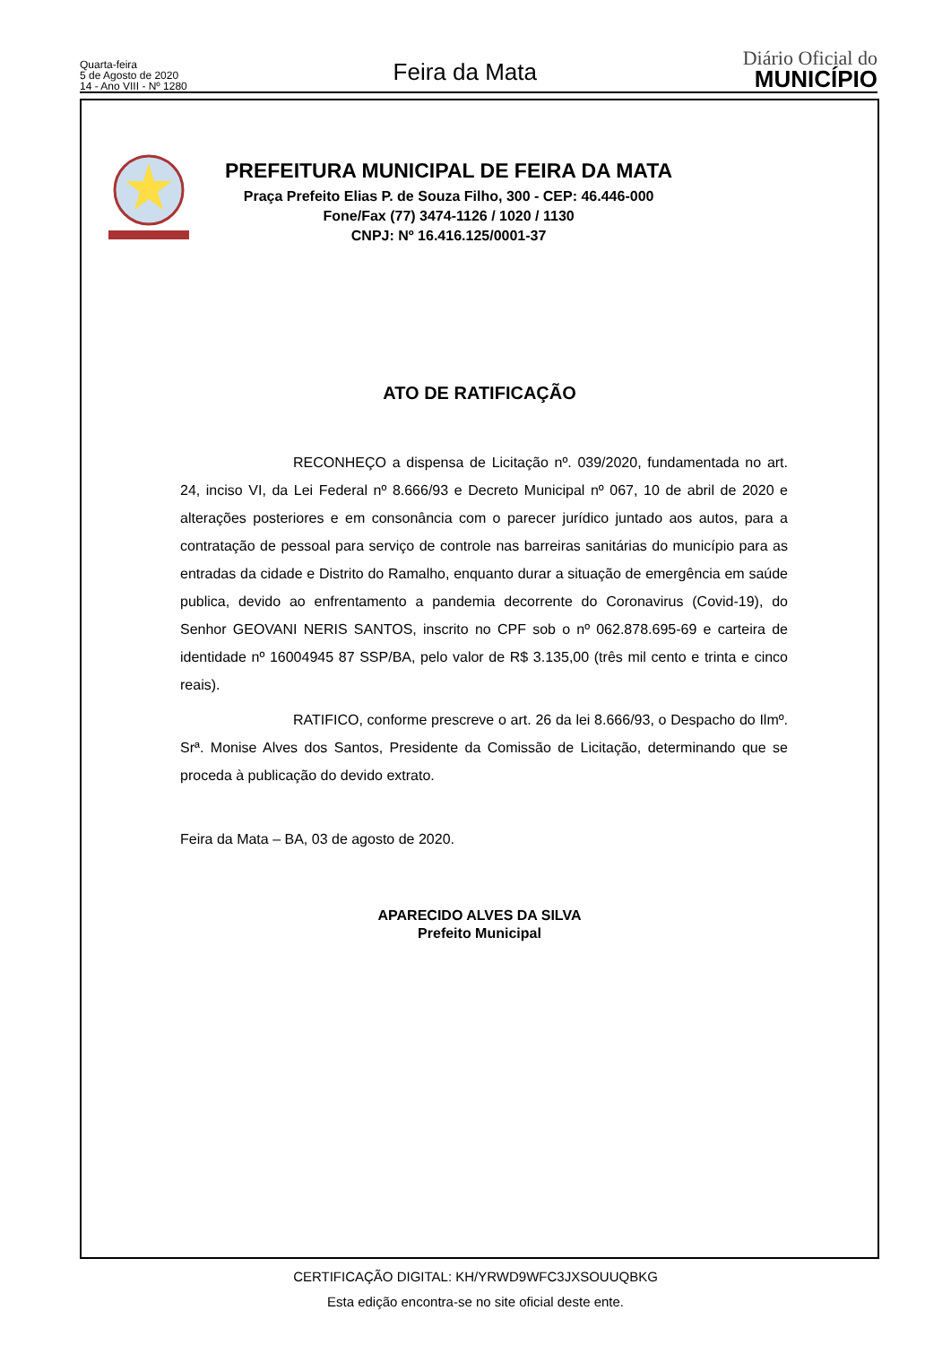Quarta-feira
5 de Agosto de 2020
14 - Ano VIII - Nº 1280
Feira da Mata
Diário Oficial do
MUNICÍPIO
PREFEITURA MUNICIPAL DE FEIRA DA MATA
Praça Prefeito Elias P. de Souza Filho, 300 - CEP: 46.446-000
Fone/Fax (77) 3474-1126 / 1020 / 1130
CNPJ: Nº 16.416.125/0001-37
ATO DE RATIFICAÇÃO
RECONHEÇO a dispensa de Licitação nº. 039/2020, fundamentada no art. 24, inciso VI, da Lei Federal nº 8.666/93 e Decreto Municipal nº 067, 10 de abril de 2020 e alterações posteriores e em consonância com o parecer jurídico juntado aos autos, para a contratação de pessoal para serviço de controle nas barreiras sanitárias do município para as entradas da cidade e Distrito do Ramalho, enquanto durar a situação de emergência em saúde publica, devido ao enfrentamento a pandemia decorrente do Coronavirus (Covid-19), do Senhor GEOVANI NERIS SANTOS, inscrito no CPF sob o nº 062.878.695-69 e carteira de identidade nº 16004945 87 SSP/BA, pelo valor de R$ 3.135,00 (três mil cento e trinta e cinco reais).
RATIFICO, conforme prescreve o art. 26 da lei 8.666/93, o Despacho do Ilmº. Srª. Monise Alves dos Santos, Presidente da Comissão de Licitação, determinando que se proceda à publicação do devido extrato.
Feira da Mata – BA, 03 de agosto de 2020.
APARECIDO ALVES DA SILVA
Prefeito Municipal
CERTIFICAÇÃO DIGITAL: KH/YRWD9WFC3JXSOUUQBKG
Esta edição encontra-se no site oficial deste ente.